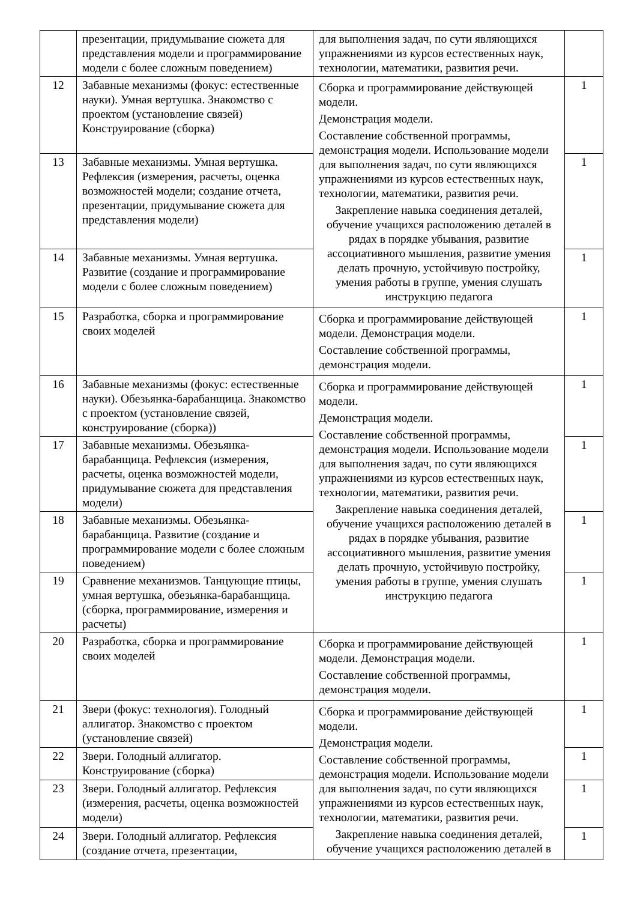| | презентации, придумывание сюжета для представления модели и программирование модели с более сложным поведением) | для выполнения задач, по сути являющихся упражнениями из курсов естественных наук, технологии, математики, развития речи. | |
| 12 | Забавные механизмы (фокус: естественные науки). Умная вертушка. Знакомство с проектом (установление связей) Конструирование (сборка) | Сборка и программирование действующей модели. Демонстрация модели. Составление собственной программы, демонстрация модели. Использование модели для выполнения задач, по сути являющихся упражнениями из курсов естественных наук, технологии, математики, развития речи. Закрепление навыка соединения деталей, обучение учащихся расположению деталей в рядах в порядке убывания, развитие ассоциативного мышления, развитие умения делать прочную, устойчивую постройку, умения работы в группе, умения слушать инструкцию педагога | 1 |
| 13 | Забавные механизмы. Умная вертушка. Рефлексия (измерения, расчеты, оценка возможностей модели; создание отчета, презентации, придумывание сюжета для представления модели) | | 1 |
| 14 | Забавные механизмы. Умная вертушка. Развитие (создание и программирование модели с более сложным поведением) | | 1 |
| 15 | Разработка, сборка и программирование своих моделей | Сборка и программирование действующей модели. Демонстрация модели. Составление собственной программы, демонстрация модели. | 1 |
| 16 | Забавные механизмы (фокус: естественные науки). Обезьянка-барабанщица. Знакомство с проектом (установление связей, конструирование (сборка)) | Сборка и программирование действующей модели. Демонстрация модели. Составление собственной программы, демонстрация модели. Использование модели для выполнения задач, по сути являющихся упражнениями из курсов естественных наук, технологии, математики, развития речи. Закрепление навыка соединения деталей, обучение учащихся расположению деталей в рядах в порядке убывания, развитие ассоциативного мышления, развитие умения делать прочную, устойчивую постройку, умения работы в группе, умения слушать инструкцию педагога | 1 |
| 17 | Забавные механизмы. Обезьянка-барабанщица. Рефлексия (измерения, расчеты, оценка возможностей модели, придумывание сюжета для представления модели) | | 1 |
| 18 | Забавные механизмы. Обезьянка-барабанщица. Развитие (создание и программирование модели с более сложным поведением) | | 1 |
| 19 | Сравнение механизмов. Танцующие птицы, умная вертушка, обезьянка-барабанщица. (сборка, программирование, измерения и расчеты) | | 1 |
| 20 | Разработка, сборка и программирование своих моделей | Сборка и программирование действующей модели. Демонстрация модели. Составление собственной программы, демонстрация модели. | 1 |
| 21 | Звери (фокус: технология). Голодный аллигатор. Знакомство с проектом (установление связей) | Сборка и программирование действующей модели. Демонстрация модели. Составление собственной программы, демонстрация модели. Использование модели для выполнения задач, по сути являющихся упражнениями из курсов естественных наук, технологии, математики, развития речи. Закрепление навыка соединения деталей, обучение учащихся расположению деталей в | 1 |
| 22 | Звери. Голодный аллигатор. Конструирование (сборка) | | 1 |
| 23 | Звери. Голодный аллигатор. Рефлексия (измерения, расчеты, оценка возможностей модели) | | 1 |
| 24 | Звери. Голодный аллигатор. Рефлексия (создание отчета, презентации, | | 1 |